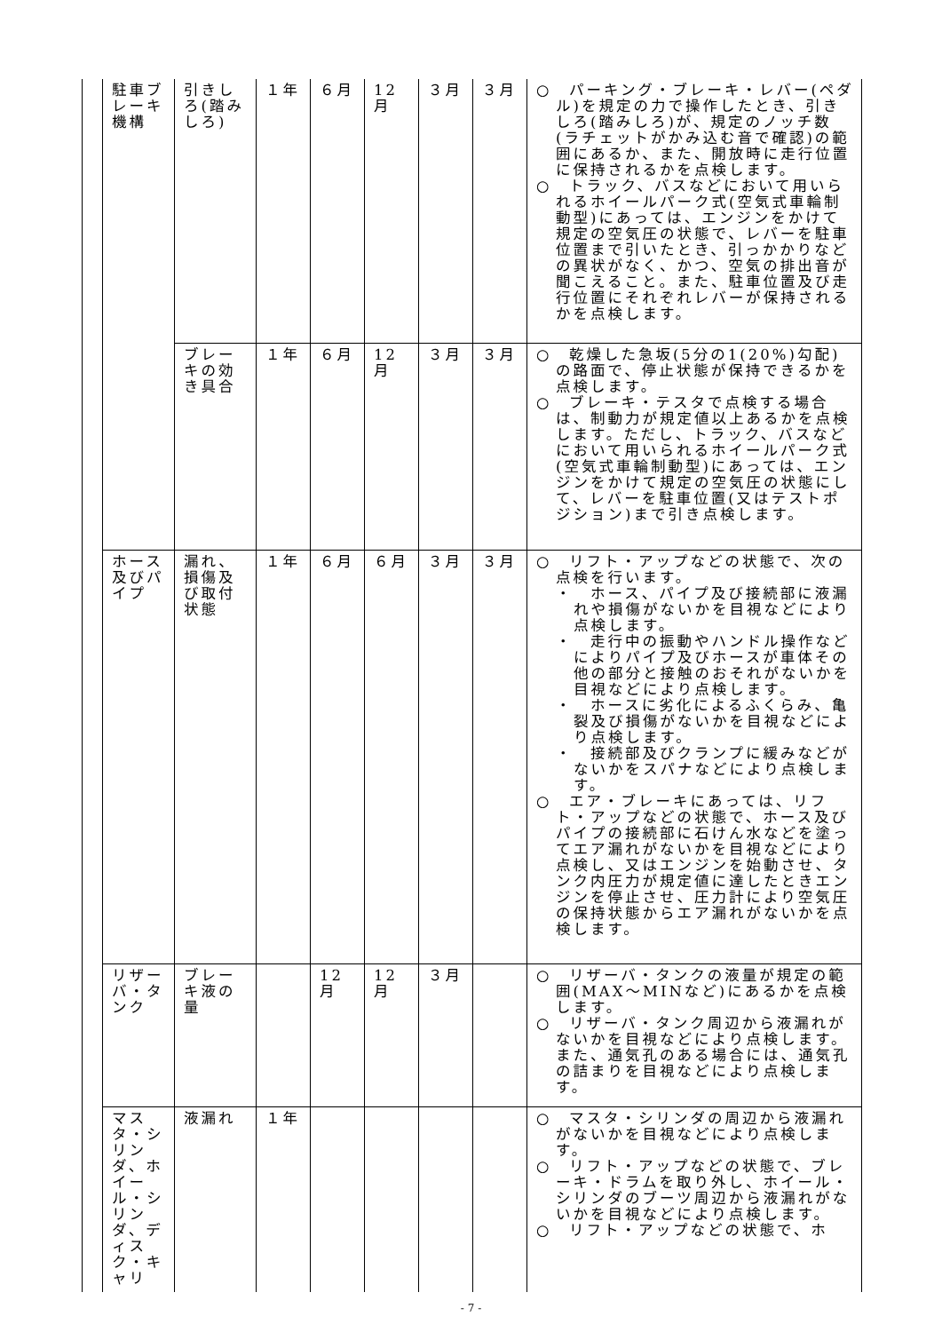| | 駐車ブレーキ機構 | 引きしろ(踏みしろ) | １年 | ６月 | 12月 | ３月 | ３月 | ○ パーキング・ブレーキ・レバー(ペダル)を規定の力で操作したとき、引きしろ(踏みしろ)が、規定のノッチ数(ラチェットがかみ込む音で確認)の範囲にあるか、また、開放時に走行位置に保持されるかを点検します。 ○ トラック、バスなどにおいて用いられるホイールパーク式(空気式車輪制動型)にあっては、エンジンをかけて規定の空気圧の状態で、レバーを駐車位置まで引いたとき、引っかかりなどの異状がなく、かつ、空気の排出音が聞こえること。また、駐車位置及び走行位置にそれぞれレバーが保持されるかを点検します。 |
| | | ブレーキの効き具合 | １年 | ６月 | 12月 | ３月 | ３月 | ○ 乾燥した急坂(5分の1(20%)勾配)の路面で、停止状態が保持できるかを点検します。 ○ ブレーキ・テスタで点検する場合は、制動力が規定値以上あるかを点検します。ただし、トラック、バスなどにおいて用いられるホイールパーク式(空気式車輪制動型)にあっては、エンジンをかけて規定の空気圧の状態にして、レバーを駐車位置(又はテストポジション)まで引き点検します。 |
| | ホース及びパイプ | 漏れ、損傷及び取付状態 | １年 | ６月 | ６月 | ３月 | ３月 | ○ リフト・アップなどの状態で、次の点検を行います。 ・ ホース、パイプ及び接続部に液漏れや損傷がないかを目視などにより点検します。 ・ 走行中の振動やハンドル操作などによりパイプ及びホースが車体その他の部分と接触のおそれがないかを目視などにより点検します。 ・ ホースに劣化によるふくらみ、亀裂及び損傷がないかを目視などにより点検します。 ・ 接続部及びクランプに緩みなどがないかをスパナなどにより点検します。 ○ エア・ブレーキにあっては、リフト・アップなどの状態で、ホース及びパイプの接続部に石けん水などを塗ってエア漏れがないかを目視などにより点検し、又はエンジンを始動させ、タンク内圧力が規定値に達したときエンジンを停止させ、圧力計により空気圧の保持状態からエア漏れがないかを点検します。 |
| | リザーバ・タンク | ブレーキ液の量 | | 12月 | 12月 | ３月 | | ○ リザーバ・タンクの液量が規定の範囲(MAX～MINなど)にあるかを点検します。 ○ リザーバ・タンク周辺から液漏れがないかを目視などにより点検します。また、通気孔のある場合には、通気孔の詰まりを目視などにより点検します。 |
| | マスタ・シリンダ、ホイール・シリンダ、ディスク・キャリ | 液漏れ | １年 | | | | | ○ マスタ・シリンダの周辺から液漏れがないかを目視などにより点検します。 ○ リフト・アップなどの状態で、ブレーキ・ドラムを取り外し、ホイール・シリンダのブーツ周辺から液漏れがないかを目視などにより点検します。 ○ リフト・アップなどの状態で、ホ |
- 7 -